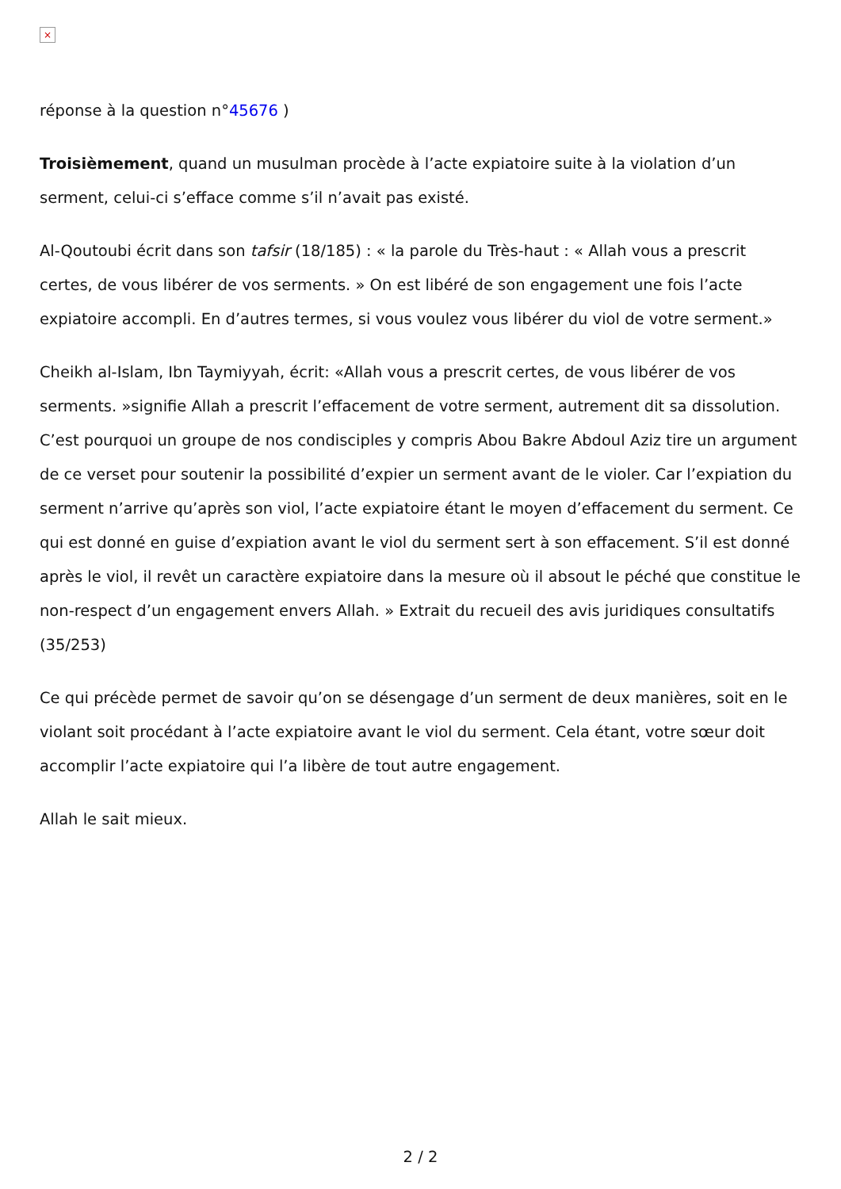×
réponse à la question n°45676 )
Troisièmement, quand un musulman procède à l’acte expiatoire suite à la violation d’un serment, celui-ci s’efface comme s’il n’avait pas existé.
Al-Qoutoubi écrit dans son tafsir (18/185) : « la parole du Très-haut : « Allah vous a prescrit certes, de vous libérer de vos serments. » On est libéré de son engagement une fois l’acte expiatoire accompli. En d’autres termes, si vous voulez vous libérer du viol de votre serment.»
Cheikh al-Islam, Ibn Taymiyyah, écrit: «Allah vous a prescrit certes, de vous libérer de vos serments. »signifie Allah a prescrit l’effacement de votre serment, autrement dit sa dissolution. C’est pourquoi un groupe de nos condisciples y compris Abou Bakre Abdoul Aziz tire un argument de ce verset pour soutenir la possibilité d’expier un serment avant de le violer. Car l’expiation du serment n’arrive qu’après son viol, l’acte expiatoire étant le moyen d’effacement du serment. Ce qui est donné en guise d’expiation avant le viol du serment sert à son effacement. S’il est donné après le viol, il revêt un caractère expiatoire dans la mesure où il absout le péché que constitue le non-respect d’un engagement envers Allah. » Extrait du recueil des avis juridiques consultatifs (35/253)
Ce qui précède permet de savoir qu’on se désengage d’un serment de deux manières, soit en le violant soit procédant à l’acte expiatoire avant le viol du serment. Cela étant, votre sœur doit accomplir l’acte expiatoire qui l’a libère de tout autre engagement.
Allah le sait mieux.
2 / 2